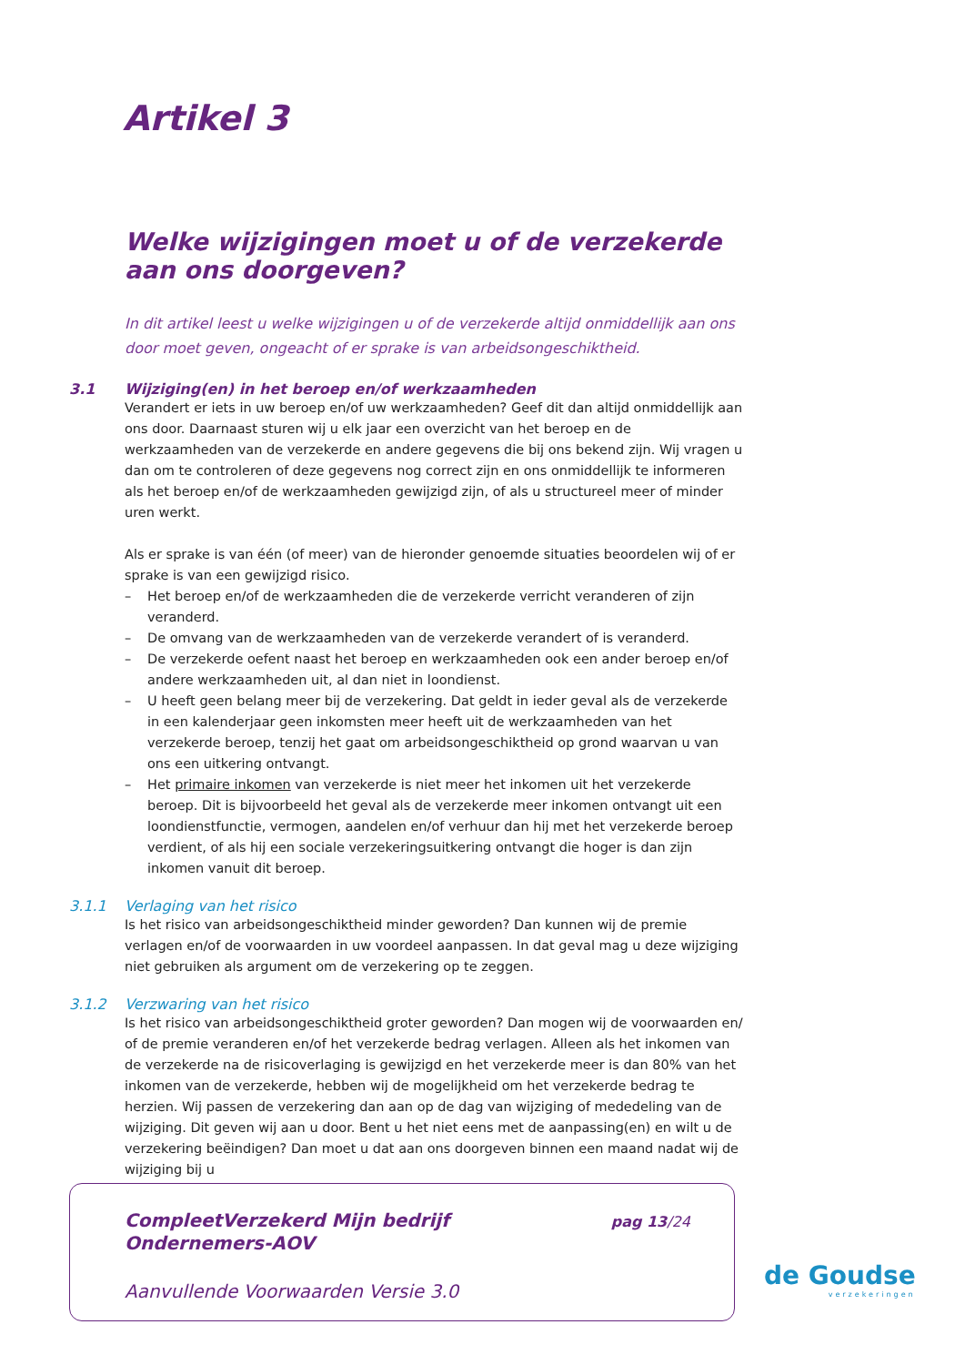Artikel 3
Welke wijzigingen moet u of de verzekerde aan ons doorgeven?
In dit artikel leest u welke wijzigingen u of de verzekerde altijd onmiddellijk aan ons door moet geven, ongeacht of er sprake is van arbeidsongeschiktheid.
3.1 Wijziging(en) in het beroep en/of werkzaamheden
Verandert er iets in uw beroep en/of uw werkzaamheden? Geef dit dan altijd onmiddellijk aan ons door. Daarnaast sturen wij u elk jaar een overzicht van het beroep en de werkzaamheden van de verzekerde en andere gegevens die bij ons bekend zijn. Wij vragen u dan om te controleren of deze gegevens nog correct zijn en ons onmiddellijk te informeren als het beroep en/of de werkzaamheden gewijzigd zijn, of als u structureel meer of minder uren werkt.
Als er sprake is van één (of meer) van de hieronder genoemde situaties beoordelen wij of er sprake is van een gewijzigd risico.
– Het beroep en/of de werkzaamheden die de verzekerde verricht veranderen of zijn veranderd.
– De omvang van de werkzaamheden van de verzekerde verandert of is veranderd.
– De verzekerde oefent naast het beroep en werkzaamheden ook een ander beroep en/of andere werkzaamheden uit, al dan niet in loondienst.
– U heeft geen belang meer bij de verzekering. Dat geldt in ieder geval als de verzekerde in een kalenderjaar geen inkomsten meer heeft uit de werkzaamheden van het verzekerde beroep, tenzij het gaat om arbeidsongeschiktheid op grond waarvan u van ons een uitkering ontvangt.
– Het primaire inkomen van verzekerde is niet meer het inkomen uit het verzekerde beroep. Dit is bijvoorbeeld het geval als de verzekerde meer inkomen ontvangt uit een loondienstfunctie, vermogen, aandelen en/of verhuur dan hij met het verzekerde beroep verdient, of als hij een sociale verzekeringsuitkering ontvangt die hoger is dan zijn inkomen vanuit dit beroep.
3.1.1 Verlaging van het risico
Is het risico van arbeidsongeschiktheid minder geworden? Dan kunnen wij de premie verlagen en/of de voorwaarden in uw voordeel aanpassen. In dat geval mag u deze wijziging niet gebruiken als argument om de verzekering op te zeggen.
3.1.2 Verzwaring van het risico
Is het risico van arbeidsongeschiktheid groter geworden? Dan mogen wij de voorwaarden en/ of de premie veranderen en/of het verzekerde bedrag verlagen. Alleen als het inkomen van de verzekerde na de risicoverlaging is gewijzigd en het verzekerde meer is dan 80% van het inkomen van de verzekerde, hebben wij de mogelijkheid om het verzekerde bedrag te herzien. Wij passen de verzekering dan aan op de dag van wijziging of mededeling van de wijziging. Dit geven wij aan u door. Bent u het niet eens met de aanpassing(en) en wilt u de verzekering beëindigen? Dan moet u dat aan ons doorgeven binnen een maand nadat wij de wijziging bij u
CompleetVerzekerd Mijn bedrijf
Ondernemers-AOV
pag 13/24
Aanvullende Voorwaarden Versie 3.0
de Goudse
verzekeringen